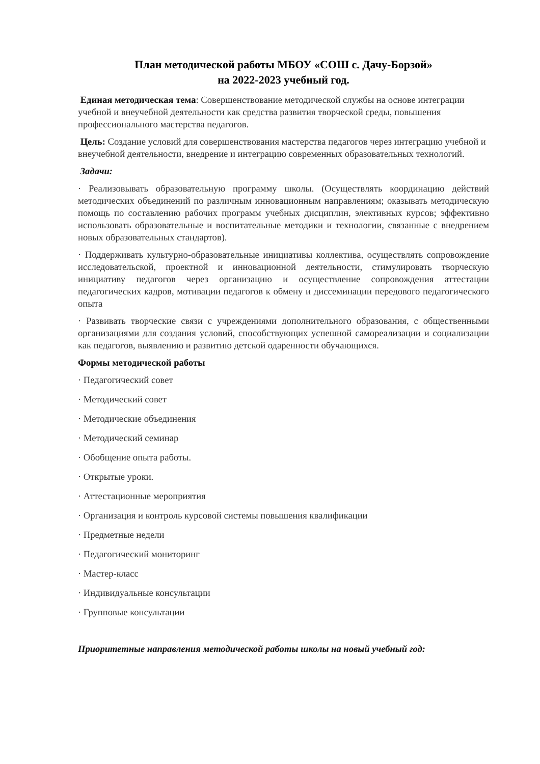План методической работы МБОУ «СОШ с. Дачу-Борзой»
на 2022-2023 учебный год.
Единая методическая тема: Совершенствование методической службы на основе интеграции учебной и внеучебной деятельности как средства развития творческой среды, повышения профессионального мастерства педагогов.
Цель: Создание условий для совершенствования мастерства педагогов через интеграцию учебной и внеучебной деятельности, внедрение и интеграцию современных образовательных технологий.
Задачи:
· Реализовывать образовательную программу школы. (Осуществлять координацию действий методических объединений по различным инновационным направлениям; оказывать методическую помощь по составлению рабочих программ учебных дисциплин, элективных курсов; эффективно использовать образовательные и воспитательные методики и технологии, связанные с внедрением новых образовательных стандартов).
· Поддерживать культурно-образовательные инициативы коллектива, осуществлять сопровождение исследовательской, проектной и инновационной деятельности, стимулировать творческую инициативу педагогов через организацию и осуществление сопровождения аттестации педагогических кадров, мотивации педагогов к обмену и диссеминации передового педагогического опыта
· Развивать творческие связи с учреждениями дополнительного образования, с общественными организациями для создания условий, способствующих успешной самореализации и социализации как педагогов, выявлению и развитию детской одаренности обучающихся.
Формы методической работы
· Педагогический совет
· Методический совет
· Методические объединения
· Методический семинар
· Обобщение опыта работы.
· Открытые уроки.
· Аттестационные мероприятия
· Организация и контроль курсовой системы повышения квалификации
· Предметные недели
· Педагогический мониторинг
· Мастер-класс
· Индивидуальные консультации
· Групповые консультации
Приоритетные направления методической работы школы на новый учебный год: